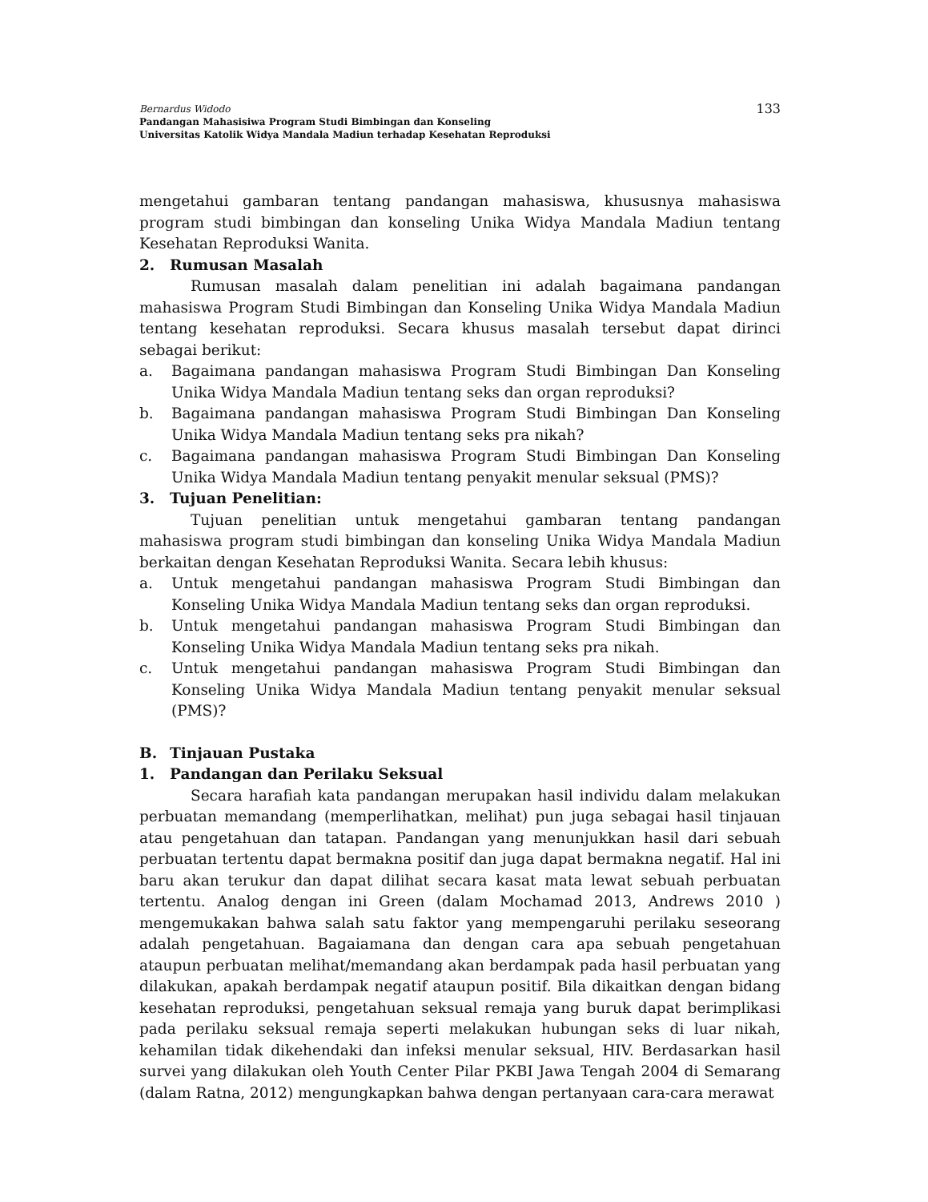Bernardus Widodo
Pandangan Mahasisiwa Program Studi Bimbingan dan Konseling
Universitas Katolik Widya Mandala Madiun terhadap Kesehatan Reproduksi
133
mengetahui gambaran tentang pandangan mahasiswa, khususnya mahasiswa program studi bimbingan dan konseling Unika Widya Mandala Madiun tentang Kesehatan Reproduksi Wanita.
2. Rumusan Masalah
Rumusan masalah dalam penelitian ini adalah bagaimana pandangan mahasiswa Program Studi Bimbingan dan Konseling Unika Widya Mandala Madiun tentang kesehatan reproduksi. Secara khusus masalah tersebut dapat dirinci sebagai berikut:
a. Bagaimana pandangan mahasiswa Program Studi Bimbingan Dan Konseling Unika Widya Mandala Madiun tentang seks dan organ reproduksi?
b. Bagaimana pandangan mahasiswa Program Studi Bimbingan Dan Konseling Unika Widya Mandala Madiun tentang seks pra nikah?
c. Bagaimana pandangan mahasiswa Program Studi Bimbingan Dan Konseling Unika Widya Mandala Madiun tentang penyakit menular seksual (PMS)?
3. Tujuan Penelitian:
Tujuan penelitian untuk mengetahui gambaran tentang pandangan mahasiswa program studi bimbingan dan konseling Unika Widya Mandala Madiun berkaitan dengan Kesehatan Reproduksi Wanita. Secara lebih khusus:
a. Untuk mengetahui pandangan mahasiswa Program Studi Bimbingan dan Konseling Unika Widya Mandala Madiun tentang seks dan organ reproduksi.
b. Untuk mengetahui pandangan mahasiswa Program Studi Bimbingan dan Konseling Unika Widya Mandala Madiun tentang seks pra nikah.
c. Untuk mengetahui pandangan mahasiswa Program Studi Bimbingan dan Konseling Unika Widya Mandala Madiun tentang penyakit menular seksual (PMS)?
B. Tinjauan Pustaka
1. Pandangan dan Perilaku Seksual
Secara harafiah kata pandangan merupakan hasil individu dalam melakukan perbuatan memandang (memperlihatkan, melihat) pun juga sebagai hasil tinjauan atau pengetahuan dan tatapan. Pandangan yang menunjukkan hasil dari sebuah perbuatan tertentu dapat bermakna positif dan juga dapat bermakna negatif. Hal ini baru akan terukur dan dapat dilihat secara kasat mata lewat sebuah perbuatan tertentu. Analog dengan ini Green (dalam Mochamad 2013, Andrews 2010 ) mengemukakan bahwa salah satu faktor yang mempengaruhi perilaku seseorang adalah pengetahuan. Bagaiamana dan dengan cara apa sebuah pengetahuan ataupun perbuatan melihat/memandang akan berdampak pada hasil perbuatan yang dilakukan, apakah berdampak negatif ataupun positif. Bila dikaitkan dengan bidang kesehatan reproduksi, pengetahuan seksual remaja yang buruk dapat berimplikasi pada perilaku seksual remaja seperti melakukan hubungan seks di luar nikah, kehamilan tidak dikehendaki dan infeksi menular seksual, HIV. Berdasarkan hasil survei yang dilakukan oleh Youth Center Pilar PKBI Jawa Tengah 2004 di Semarang (dalam Ratna, 2012) mengungkapkan bahwa dengan pertanyaan cara-cara merawat